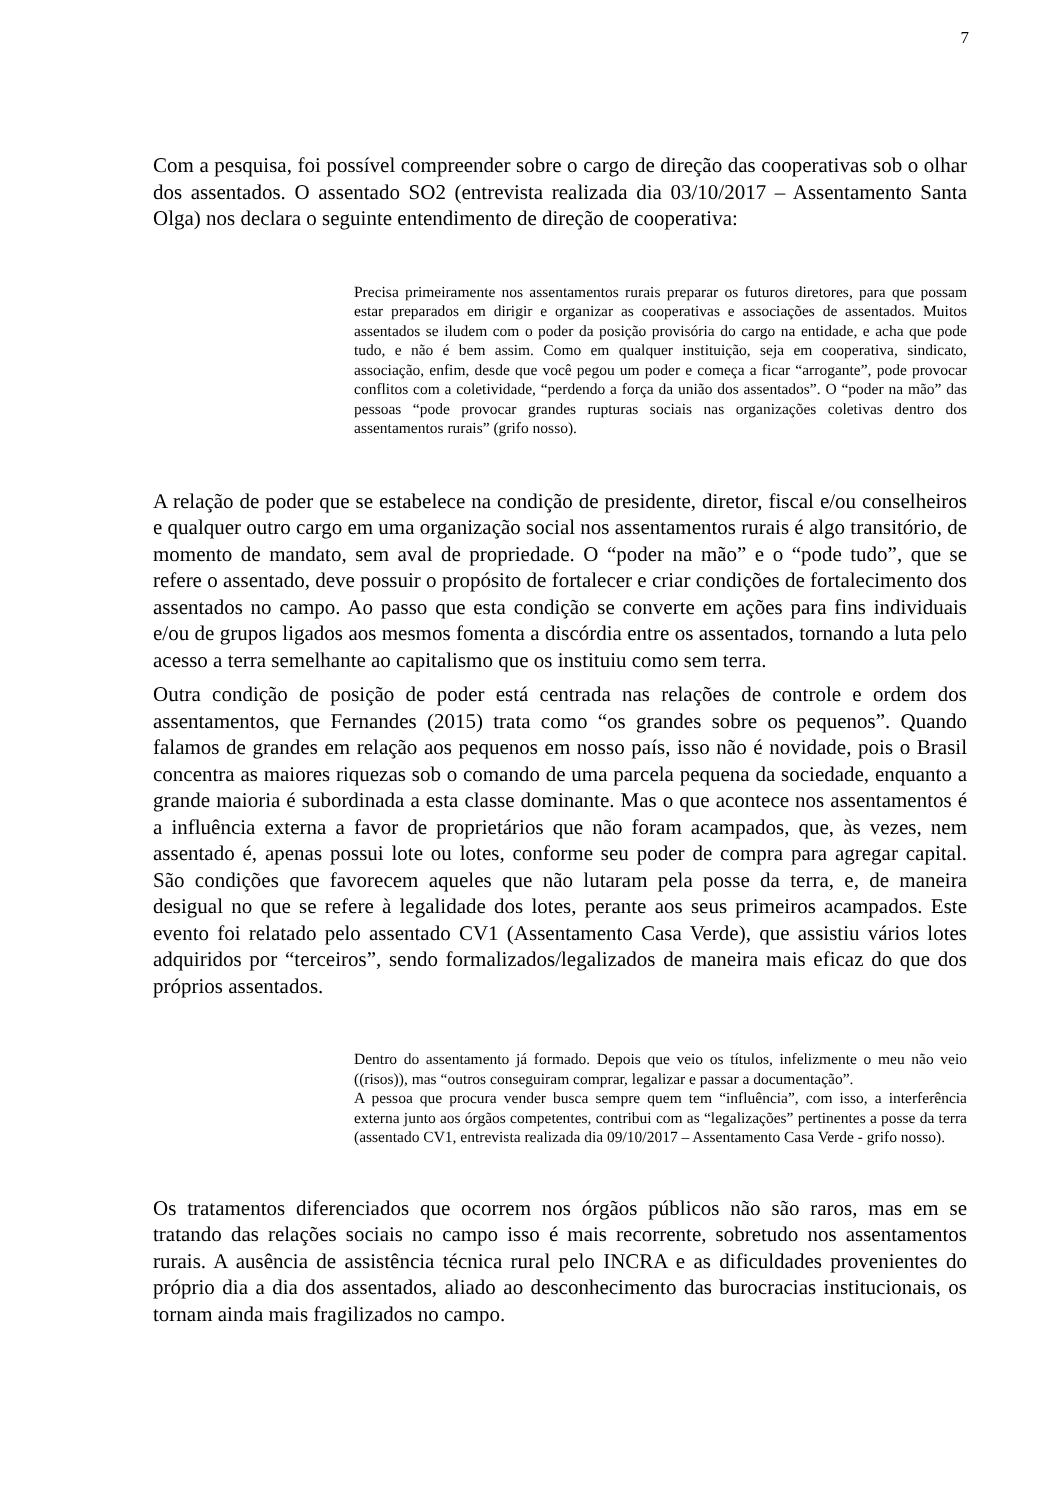7
Com a pesquisa, foi possível compreender sobre o cargo de direção das cooperativas sob o olhar dos assentados. O assentado SO2 (entrevista realizada dia 03/10/2017 – Assentamento Santa Olga) nos declara o seguinte entendimento de direção de cooperativa:
Precisa primeiramente nos assentamentos rurais preparar os futuros diretores, para que possam estar preparados em dirigir e organizar as cooperativas e associações de assentados. Muitos assentados se iludem com o poder da posição provisória do cargo na entidade, e acha que pode tudo, e não é bem assim. Como em qualquer instituição, seja em cooperativa, sindicato, associação, enfim, desde que você pegou um poder e começa a ficar “arrogante”, pode provocar conflitos com a coletividade, “perdendo a força da união dos assentados”. O “poder na mão” das pessoas “pode provocar grandes rupturas sociais nas organizações coletivas dentro dos assentamentos rurais” (grifo nosso).
A relação de poder que se estabelece na condição de presidente, diretor, fiscal e/ou conselheiros e qualquer outro cargo em uma organização social nos assentamentos rurais é algo transitório, de momento de mandato, sem aval de propriedade. O “poder na mão” e o “pode tudo”, que se refere o assentado, deve possuir o propósito de fortalecer e criar condições de fortalecimento dos assentados no campo. Ao passo que esta condição se converte em ações para fins individuais e/ou de grupos ligados aos mesmos fomenta a discórdia entre os assentados, tornando a luta pelo acesso a terra semelhante ao capitalismo que os instituiu como sem terra.
Outra condição de posição de poder está centrada nas relações de controle e ordem dos assentamentos, que Fernandes (2015) trata como “os grandes sobre os pequenos”. Quando falamos de grandes em relação aos pequenos em nosso país, isso não é novidade, pois o Brasil concentra as maiores riquezas sob o comando de uma parcela pequena da sociedade, enquanto a grande maioria é subordinada a esta classe dominante. Mas o que acontece nos assentamentos é a influência externa a favor de proprietários que não foram acampados, que, às vezes, nem assentado é, apenas possui lote ou lotes, conforme seu poder de compra para agregar capital. São condições que favorecem aqueles que não lutaram pela posse da terra, e, de maneira desigual no que se refere à legalidade dos lotes, perante aos seus primeiros acampados. Este evento foi relatado pelo assentado CV1 (Assentamento Casa Verde), que assistiu vários lotes adquiridos por “terceiros”, sendo formalizados/legalizados de maneira mais eficaz do que dos próprios assentados.
Dentro do assentamento já formado. Depois que veio os títulos, infelizmente o meu não veio ((risos)), mas “outros conseguiram comprar, legalizar e passar a documentação”.
A pessoa que procura vender busca sempre quem tem “influência”, com isso, a interferência externa junto aos órgãos competentes, contribui com as “legalizações” pertinentes a posse da terra (assentado CV1, entrevista realizada dia 09/10/2017 – Assentamento Casa Verde - grifo nosso).
Os tratamentos diferenciados que ocorrem nos órgãos públicos não são raros, mas em se tratando das relações sociais no campo isso é mais recorrente, sobretudo nos assentamentos rurais. A ausência de assistência técnica rural pelo INCRA e as dificuldades provenientes do próprio dia a dia dos assentados, aliado ao desconhecimento das burocracias institucionais, os tornam ainda mais fragilizados no campo.